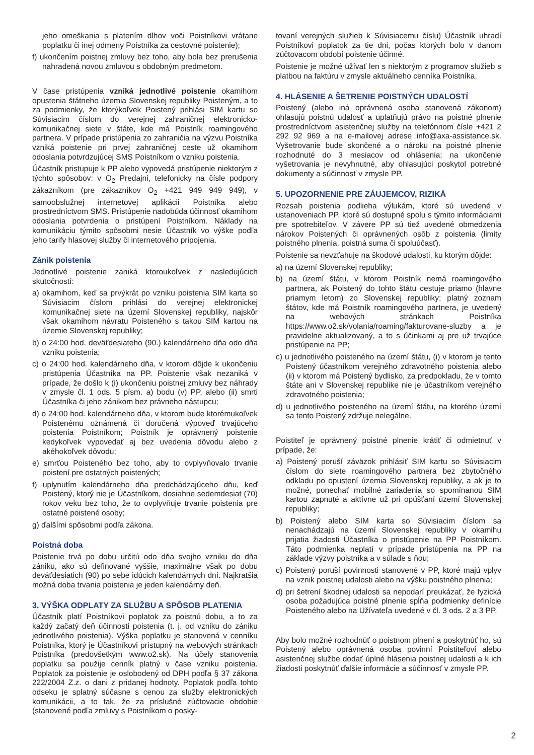jeho omeškania s platením dlhov voči Poistníkovi vrátane poplatku či inej odmeny Poistníka za cestovné poistenie);
f) ukončením poistnej zmluvy bez toho, aby bola bez prerušenia nahradená novou zmluvou s obdobným predmetom.
V čase pristúpenia vzniká jednotlivé poistenie okamihom opustenia štátneho územia Slovenskej republiky Poisteným, a to za podmienky, že ktorýkoľvek Poistený prihlási SIM kartu so Súvisiacim číslom do verejnej zahraničnej elektronicko-komunikačnej siete v štáte, kde má Poistník roamingového partnera. V prípade pristúpenia zo zahraničia na výzvu Poistníka vzniká poistenie pri prvej zahraničnej ceste už okamihom odoslania potvrdzujúcej SMS Poistníkom o vzniku poistenia.
Účastník pristupuje k PP alebo vypovedá pristúpenie niektorým z týchto spôsobov: v O<sub>2</sub> Predajni, telefonicky na čísle podpory zákazníkom (pre zákazníkov O<sub>2</sub> +421 949 949 949), v samoobslužnej internetovej aplikácii Poistníka alebo prostredníctvom SMS. Pristúpenie nadobúda účinnosť okamihom odoslania potvrdenia o pristúpení Poistníkom. Náklady na komunikáciu týmito spôsobmi nesie Účastník vo výške podľa jeho tarify hlasovej služby či internetového pripojenia.
Zánik poistenia
Jednotlivé poistenie zaniká ktoroukoľvek z nasledujúcich skutočností:
a) okamihom, keď sa prvýkrát po vzniku poistenia SIM karta so Súvisiacim číslom prihlási do verejnej elektronickej komunikačnej siete na území Slovenskej republiky, najskôr však okamihom návratu Poisteného s takou SIM kartou na územie Slovenskej republiky;
b) o 24:00 hod. deväťdesiateho (90.) kalendárneho dňa odo dňa vzniku poistenia;
c) o 24:00 hod. kalendárneho dňa, v ktorom dôjde k ukončeniu pristúpenia Účastníka na PP. Poistenie však nezaniká v prípade, že došlo k (i) ukončeniu poistnej zmluvy bez náhrady v zmysle čl. 1 ods. 5 písm. a) bodu (v) PP, alebo (ii) smrti Účastníka či jeho zánikom bez právneho nástupcu;
d) o 24:00 hod. kalendárneho dňa, v ktorom bude ktorémukoľvek Poistenému oznámená či doručená výpoveď trvajúceho poistenia Poistníkom; Poistník je oprávnený poistenie kedykoľvek vypovedať aj bez uvedenia dôvodu alebo z akéhokoľvek dôvodu;
e) smrťou Poisteného bez toho, aby to ovplyvňovalo trvanie poistení pre ostatných poistených;
f) uplynutím kalendárneho dňa predchádzajúceho dňu, keď Poistený, ktorý nie je Účastníkom, dosiahne sedemdesiat (70) rokov veku bez toho, že to ovplyvňuje trvanie poistenia pre ostatné poistené osoby;
g) ďalšími spôsobmi podľa zákona.
Poistná doba
Poistenie trvá po dobu určitú odo dňa svojho vzniku do dňa zániku, ako sú definované vyššie, maximálne však po dobu deväťdesiatich (90) po sebe idúcich kalendárnych dní. Najkratšia možná doba trvania poistenia je jeden kalendárny deň.
3. VÝŠKA ODPLATY ZA SLUŽBU A SPÔSOB PLATENIA
Účastník platí Poistníkovi poplatok za poistnú dobu, a to za každý začatý deň účinnosti poistenia (t. j. od vzniku do zániku jednotlivého poistenia). Výška poplatku je stanovená v cenníku Poistníka, ktorý je Účastníkovi prístupný na webových stránkach Poistníka (predovšetkým www.o2.sk). Na účely stanovenia poplatku sa použije cenník platný v čase vzniku poistenia. Poplatok za poistenie je oslobodený od DPH podľa § 37 zákona 222/2004 Z.z. o dani z pridanej hodnoty. Poplatok podľa tohto odseku je splatný súčasne s cenou za služby elektronických komunikácii, a to tak, že za príslušné zúčtovacie obdobie (stanovené podľa zmluvy s Poistníkom o posky-
tovaní verejných služieb k Súvisiacemu číslu) Účastník uhradí Poistníkovi poplatok za tie dni, počas ktorých bolo v danom zúčtovacom období poistenie účinné.
Poistenie je možné užívať len s niektorým z programov služieb s platbou na faktúru v zmysle aktuálneho cenníka Poistníka.
4. HLÁSENIE A ŠETRENIE POISTNÝCH UDALOSTÍ
Poistený (alebo iná oprávnená osoba stanovená zákonom) ohlasujú poistnú udalosť a uplatňujú právo na poistné plnenie prostredníctvom asistenčnej služby na telefónnom čísle +421 2 292 92 969 a na e-mailovej adrese info@axa-assistance.sk. Vyšetrovanie bude skončené a o nároku na poistné plnenie rozhodnuté do 3 mesiacov od ohlásenia; na ukončenie vyšetrovania je nevyhnutné, aby ohlasujúci poskytol potrebné dokumenty a súčinnosť v zmysle PP.
5. UPOZORNENIE PRE ZÁUJEMCOV, RIZIKÁ
Rozsah poistenia podlieha výlukám, ktoré sú uvedené v ustanoveniach PP, ktoré sú dostupné spolu s týmito informáciami pre spotrebiteľov. V závere PP sú tiež uvedené obmedzenia nárokov Poistených či oprávnených osôb z poistenia (limity poistného plnenia, poistná suma či spoluúčasť).
Poistenie sa nevzťahuje na škodové udalosti, ku ktorým dôjde:
a) na území Slovenskej republiky;
b) na území štátu, v ktorom Poistník nemá roamingového partnera, ak Poistený do tohto štátu cestuje priamo (hlavne priamym letom) zo Slovenskej republiky; platný zoznam štátov, kde má Poistník roamingového partnera, je uvedený na webových stránkach Poistníka https://www.o2.sk/volania/roaming/fakturovane-sluzby a je pravidelne aktualizovaný, a to s účinkami aj pre už trvajúce pristúpenie na PP;
c) u jednotlivého poisteného na území štátu, (i) v ktorom je tento Poistený účastníkom verejného zdravotného poistenia alebo (ii) v ktorom má Poistený bydlisko, za predpokladu, že v tomto štáte ani v Slovenskej republike nie je účastníkom verejného zdravotného poistenia;
d) u jednotlivého poisteného na území štátu, na ktorého území sa tento Poistený zdržuje nelegálne.
Poistiteľ je oprávnený poistné plnenie krátiť či odmietnuť v prípade, že:
a) Poistený poruší záväzok prihlásiť SIM kartu so Súvisiacim číslom do siete roamingového partnera bez zbytočného odkladu po opustení územia Slovenskej republiky, a ak je to možné, ponechať mobilné zariadenia so spomínanou SIM kartou zapnuté a aktívne už pri opúšťaní území Slovenskej republiky;
b) Poistený alebo SIM karta so Súvisiacim číslom sa nenachádzajú na území Slovenskej republiky v okamihu prijatia žiadosti Účastníka o pristúpenie na PP Poistníkom. Táto podmienka neplatí v prípade pristúpenia na PP na základe výzvy poistníka a v súlade s ňou;
c) Poistený poruší povinnosti stanovené v PP, ktoré majú vplyv na vznik poistnej udalosti alebo na výšku poistného plnenia;
d) pri šetrení škodnej udalosti sa nepodarí preukázať, že fyzická osoba požadujúca poistné plnenie spĺňa podmienky definície Poisteného alebo na Užívateľa uvedené v čl. 3 ods. 2 a 3 PP.
Aby bolo možné rozhodnúť o poistnom plnení a poskytnúť ho, sú Poistený alebo oprávnená osoba povinní Poistiteľovi alebo asistenčnej službe dodať úplné hlásenia poistnej udalosti a k ich žiadosti poskytnúť ďalšie informácie a súčinnosť v zmysle PP.
2